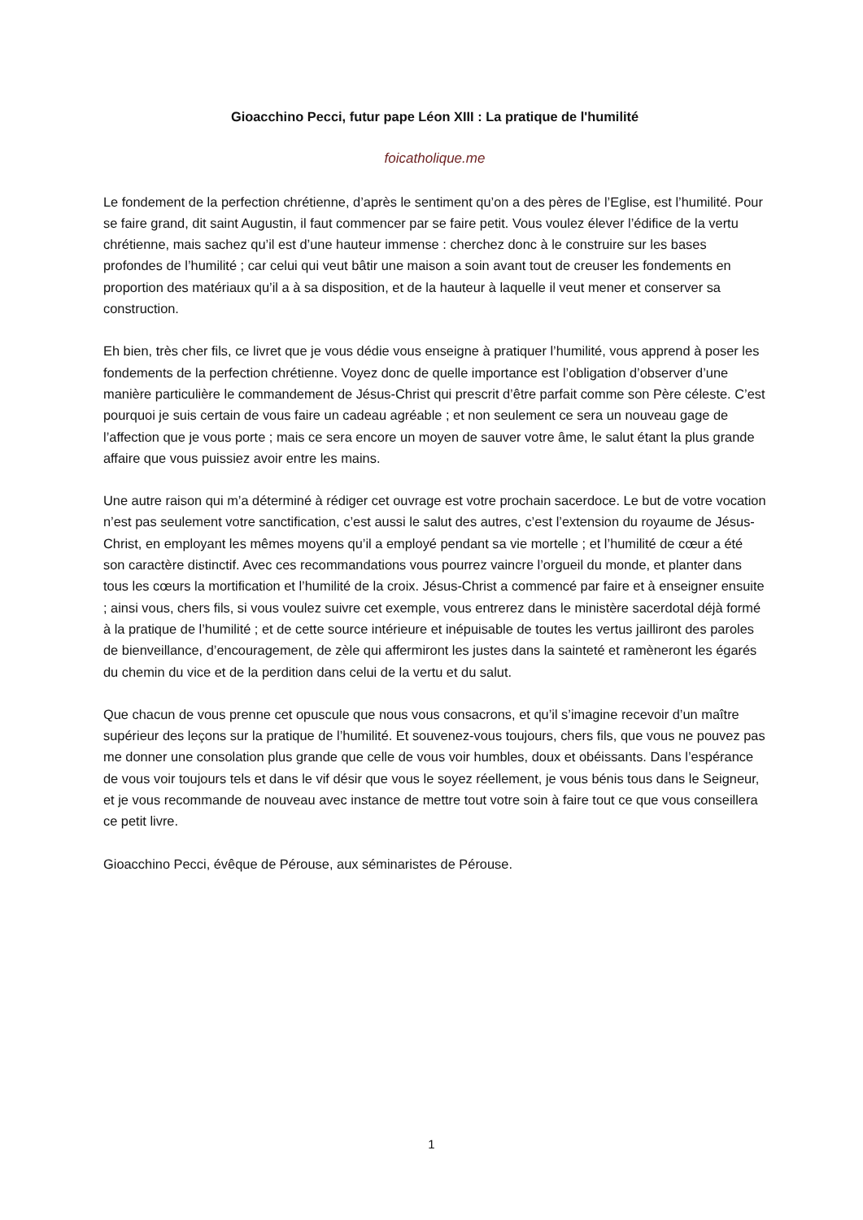Gioacchino Pecci, futur pape Léon XIII : La pratique de l'humilité
foicatholique.me
Le fondement de la perfection chrétienne, d’après le sentiment qu’on a des pères de l’Eglise, est l’humilité. Pour se faire grand, dit saint Augustin, il faut commencer par se faire petit. Vous voulez élever l’édifice de la vertu chrétienne, mais sachez qu’il est d’une hauteur immense : cherchez donc à le construire sur les bases profondes de l’humilité ; car celui qui veut bâtir une maison a soin avant tout de creuser les fondements en proportion des matériaux qu’il a à sa disposition, et de la hauteur à laquelle il veut mener et conserver sa construction.
Eh bien, très cher fils, ce livret que je vous dédie vous enseigne à pratiquer l’humilité, vous apprend à poser les fondements de la perfection chrétienne. Voyez donc de quelle importance est l’obligation d’observer d’une manière particulière le commandement de Jésus-Christ qui prescrit d’être parfait comme son Père céleste. C’est pourquoi je suis certain de vous faire un cadeau agréable ; et non seulement ce sera un nouveau gage de l’affection que je vous porte ; mais ce sera encore un moyen de sauver votre âme, le salut étant la plus grande affaire que vous puissiez avoir entre les mains.
Une autre raison qui m’a déterminé à rédiger cet ouvrage est votre prochain sacerdoce. Le but de votre vocation n’est pas seulement votre sanctification, c’est aussi le salut des autres, c’est l’extension du royaume de Jésus-Christ, en employant les mêmes moyens qu’il a employé pendant sa vie mortelle ; et l’humilité de cœur a été son caractère distinctif. Avec ces recommandations vous pourrez vaincre l’orgueil du monde, et planter dans tous les cœurs la mortification et l’humilité de la croix. Jésus-Christ a commencé par faire et à enseigner ensuite ; ainsi vous, chers fils, si vous voulez suivre cet exemple, vous entrerez dans le ministère sacerdotal déjà formé à la pratique de l’humilité ; et de cette source intérieure et inépuisable de toutes les vertus jailliront des paroles de bienveillance, d’encouragement, de zèle qui affermiront les justes dans la sainteté et ramèneront les égarés du chemin du vice et de la perdition dans celui de la vertu et du salut.
Que chacun de vous prenne cet opuscule que nous vous consacrons, et qu’il s’imagine recevoir d’un maître supérieur des leçons sur la pratique de l’humilité. Et souvenez-vous toujours, chers fils, que vous ne pouvez pas me donner une consolation plus grande que celle de vous voir humbles, doux et obéissants. Dans l’espérance de vous voir toujours tels et dans le vif désir que vous le soyez réellement, je vous bénis tous dans le Seigneur, et je vous recommande de nouveau avec instance de mettre tout votre soin à faire tout ce que vous conseillera ce petit livre.
Gioacchino Pecci, évêque de Pérouse, aux séminaristes de Pérouse.
1